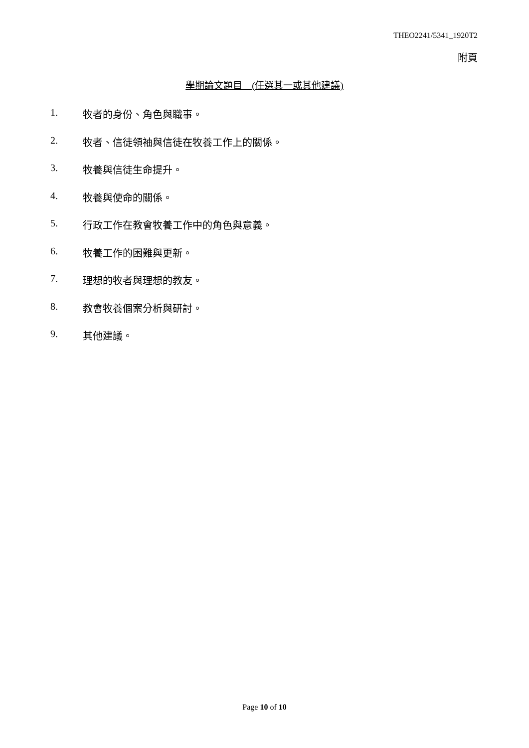THEO2241/5341_1920T2
附頁
學期論文題目　(任選其一或其他建議)
1. 牧者的身份、角色與職事。
2. 牧者、信徒領袖與信徒在牧養工作上的關係。
3. 牧養與信徒生命提升。
4. 牧養與使命的關係。
5. 行政工作在教會牧養工作中的角色與意義。
6. 牧養工作的困難與更新。
7. 理想的牧者與理想的教友。
8. 教會牧養個案分析與研討。
9. 其他建議。
Page 10 of 10